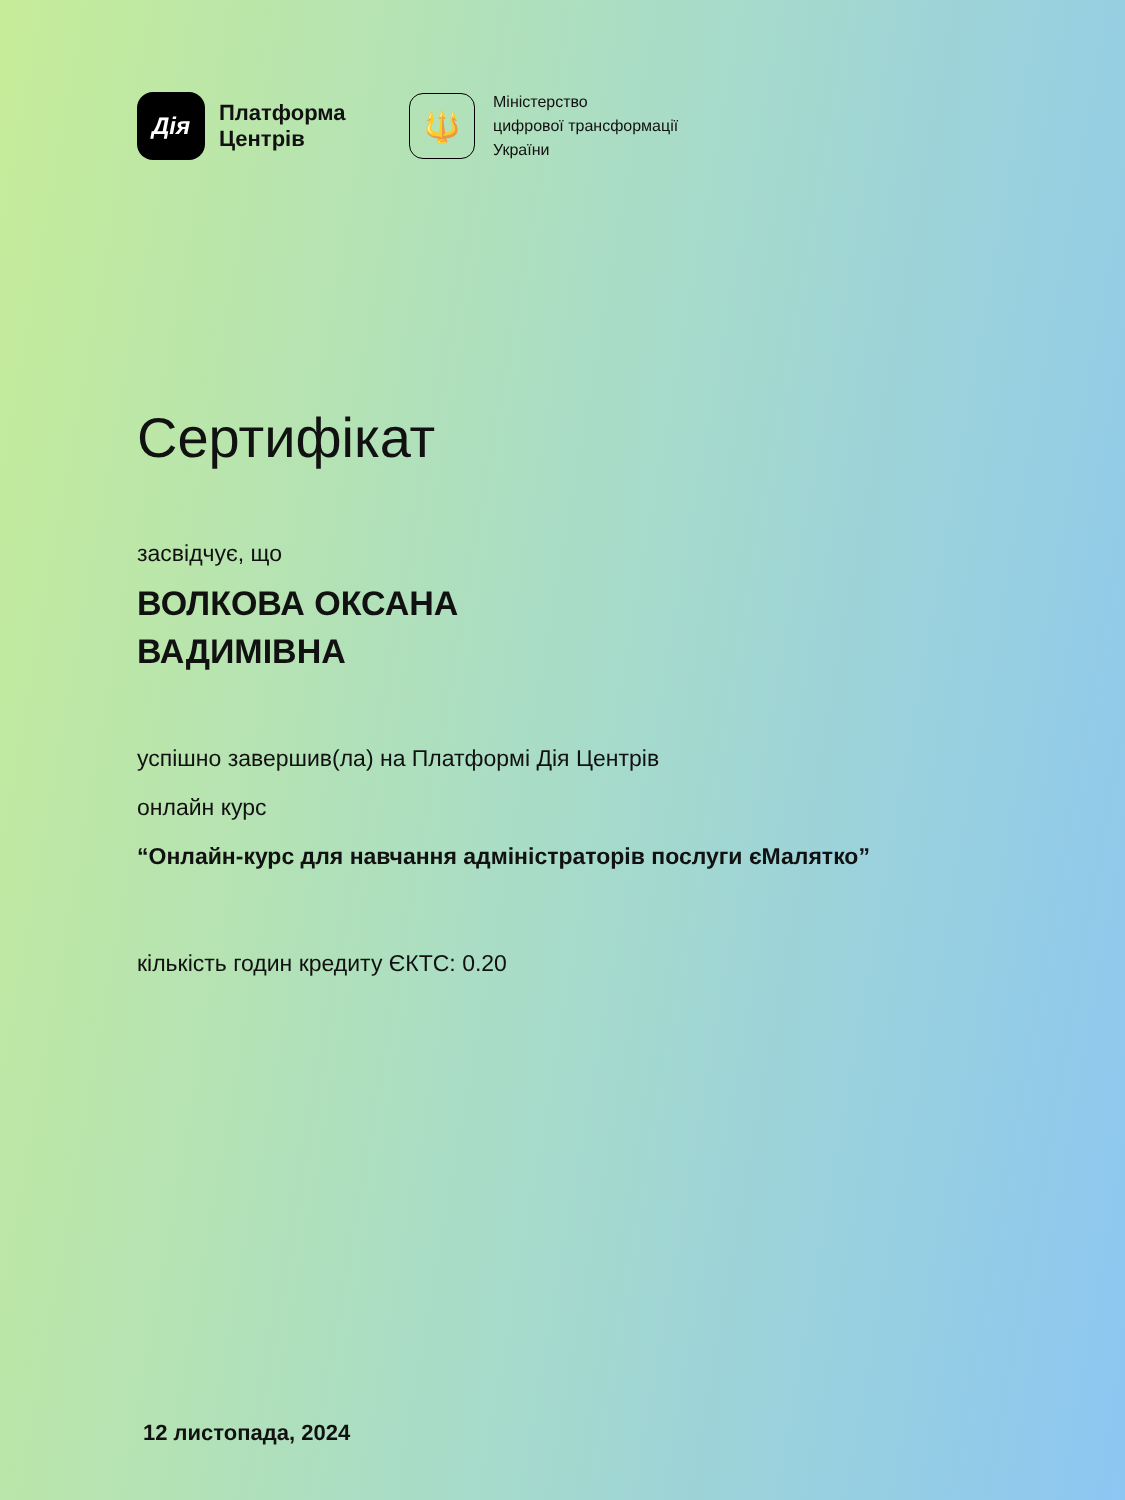Дія
Платформа Центрів
🔱
Міністерство
цифрової трансформації
України
Сертифікат
засвідчує, що
ВОЛКОВА ОКСАНА
ВАДИМІВНА
успішно завершив(ла) на Платформі Дія Центрів
онлайн курс
“Онлайн-курс для навчання адміністраторів послуги єМалятко”
кількість годин кредиту ЄКТС: 0.20
12 листопада, 2024